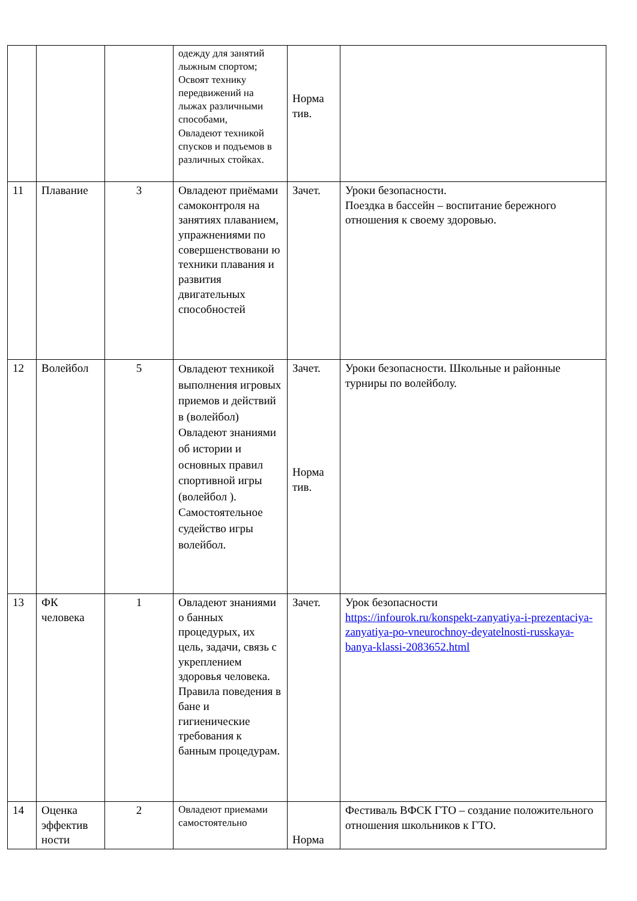| | | | одежду для занятий лыжным спортом; Освоят технику передвижений на лыжах различными способами, Овладеют техникой спусков и подъемов в различных стойках. | Норма тив. | |
| 11 | Плавание | 3 | Овладеют приёмами самоконтроля на занятиях плаванием, упражнениями по совершенствовани ю техники плавания и развития двигательных способностей | Зачет. | Уроки безопасности. Поездка в бассейн – воспитание бережного отношения к своему здоровью. |
| 12 | Волейбол | 5 | Овладеют техникой выполнения игровых приемов и действий в (волейбол) Овладеют знаниями об истории и основных правил спортивной игры (волейбол ). Самостоятельное судейство игры волейбол. | Зачет. Норма тив. | Уроки безопасности. Школьные и районные турниры по волейболу. |
| 13 | ФК человека | 1 | Овладеют знаниями о банных процедурых, их цель, задачи, связь с укреплением здоровья человека. Правила поведения в бане и гигиенические требования к банным процедурам. | Зачет. | Урок безопасности https://infourok.ru/konspekt-zanyatiya-i-prezentaciya-zanyatiya-po-vneurochnoy-deyatelnosti-russkaya-banya-klassi-2083652.html |
| 14 | Оценка эффектив ности | 2 | Овладеют приемами самостоятельно | Норма | Фестиваль ВФСК ГТО – создание положительного отношения школьников к ГТО. |